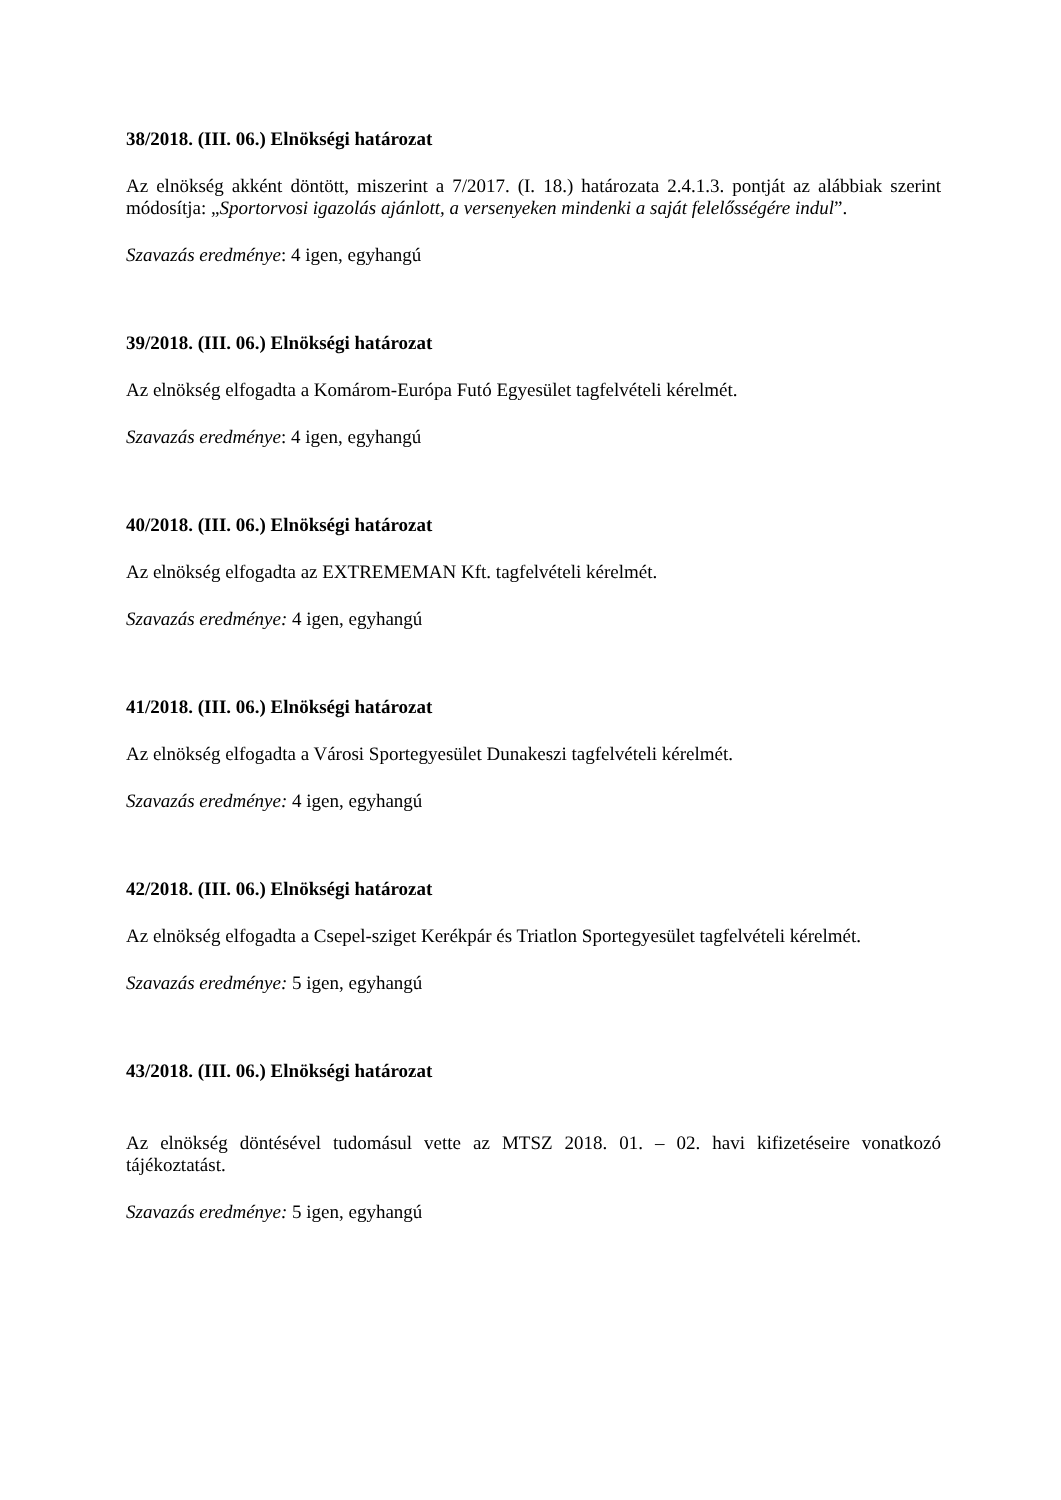38/2018. (III. 06.) Elnökségi határozat
Az elnökség akként döntött, miszerint a 7/2017. (I. 18.) határozata 2.4.1.3. pontját az alábbiak szerint módosítja: „Sportorvosi igazolás ajánlott, a versenyeken mindenki a saját felelősségére indul”.
Szavazás eredménye: 4 igen, egyhangú
39/2018. (III. 06.) Elnökségi határozat
Az elnökség elfogadta a Komárom-Európa Futó Egyesület tagfelvételi kérelmét.
Szavazás eredménye: 4 igen, egyhangú
40/2018. (III. 06.) Elnökségi határozat
Az elnökség elfogadta az EXTREMEMAN Kft. tagfelvételi kérelmét.
Szavazás eredménye: 4 igen, egyhangú
41/2018. (III. 06.) Elnökségi határozat
Az elnökség elfogadta a Városi Sportegyesület Dunakeszi tagfelvételi kérelmét.
Szavazás eredménye: 4 igen, egyhangú
42/2018. (III. 06.) Elnökségi határozat
Az elnökség elfogadta a Csepel-sziget Kerékpár és Triatlon Sportegyesület tagfelvételi kérelmét.
Szavazás eredménye: 5 igen, egyhangú
43/2018. (III. 06.) Elnökségi határozat
Az elnökség döntésével tudomásul vette az MTSZ 2018. 01. – 02. havi kifizetéseire vonatkozó tájékoztatást.
Szavazás eredménye: 5 igen, egyhangú